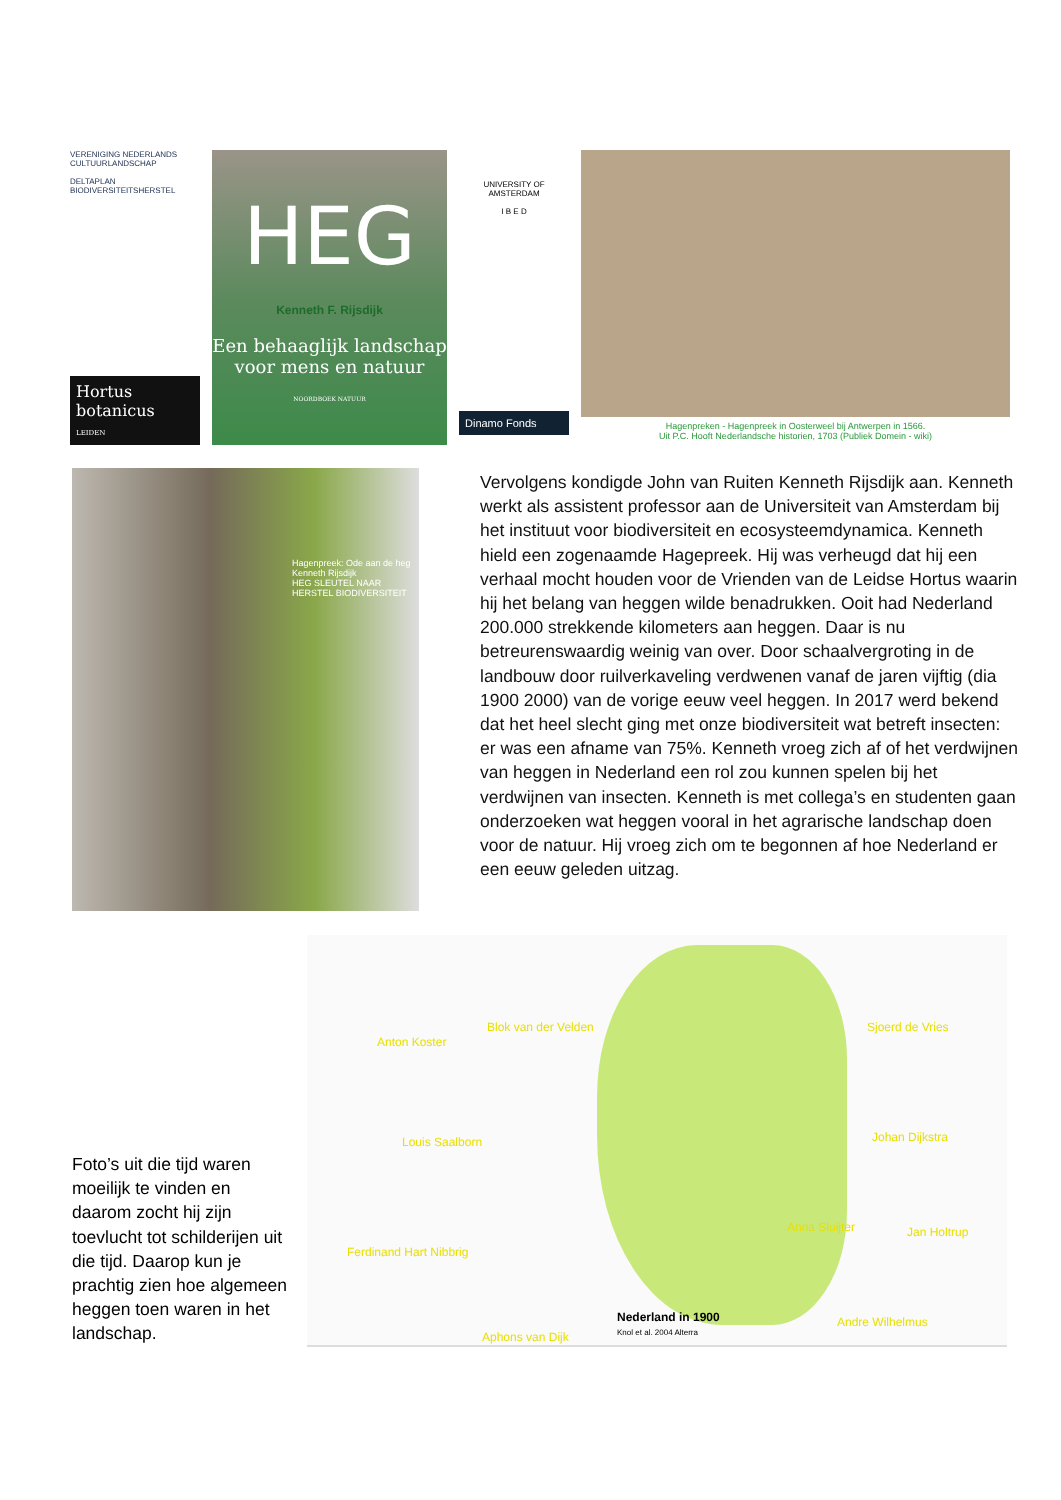VERENIGING NEDERLANDS CULTUURLANDSCHAP
DELTAPLAN BIODIVERSITEITSHERSTEL
Hortus
botanicus
LEIDEN
HEG
Kenneth F. Rijsdijk
Een behaaglijk landschap
voor mens en natuur
NOORDBOEK NATUUR
UNIVERSITY OF AMSTERDAM
I B E D
Dinamo Fonds
Hagenpreken - Hagenpreek in Oosterweel bij Antwerpen in 1566.
Uit P.C. Hooft Nederlandsche historien, 1703 (Publiek Domein - wiki)
Hagenpreek: Ode aan de heg
Kenneth Rijsdijk
HEG SLEUTEL NAAR HERSTEL BIODIVERSITEIT
Vervolgens kondigde John van Ruiten Kenneth Rijsdijk aan. Kenneth werkt als assistent professor aan de Universiteit van Amsterdam bij het instituut voor biodiversiteit en ecosysteemdynamica. Kenneth hield een zogenaamde Hagepreek. Hij was verheugd dat hij een verhaal mocht houden voor de Vrienden van de Leidse Hortus waarin hij het belang van heggen wilde benadrukken. Ooit had Nederland 200.000 strekkende kilometers aan heggen. Daar is nu betreurenswaardig weinig van over. Door schaalvergroting in de landbouw door ruilverkaveling verdwenen vanaf de jaren vijftig (dia 1900 2000) van de vorige eeuw veel heggen. In 2017 werd bekend dat het heel slecht ging met onze biodiversiteit wat betreft insecten: er was een afname van 75%. Kenneth vroeg zich af of het verdwijnen van heggen in Nederland een rol zou kunnen spelen bij het verdwijnen van insecten. Kenneth is met collega’s en studenten gaan onderzoeken wat heggen vooral in het agrarische landschap doen voor de natuur. Hij vroeg zich om te begonnen af hoe Nederland er een eeuw geleden uitzag.
Anton Koster
Blok van der Velden Sjoerd de Vries
Louis Saalborn Johan Dijkstra
Ferdinand Hart Nibbrig
Anna Sluijter Jan Holtrup
Aphons van Dijk
Andre Wilhelmus
Nederland in 1900
Knol et al. 2004 Alterra
Foto’s uit die tijd waren moeilijk te vinden en daarom zocht hij zijn toevlucht tot schilderijen uit die tijd. Daarop kun je prachtig zien hoe algemeen heggen toen waren in het landschap.